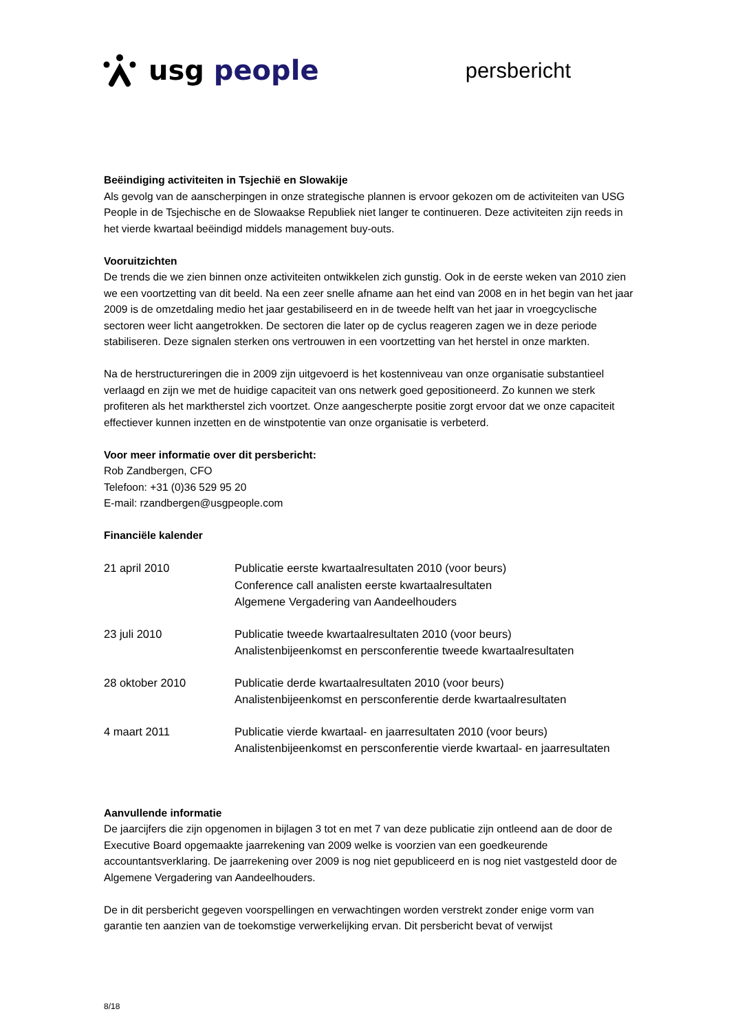usg people
persbericht
Beëindiging activiteiten in Tsjechië en Slowakije
Als gevolg van de aanscherpingen in onze strategische plannen is ervoor gekozen om de activiteiten van USG People in de Tsjechische en de Slowaakse Republiek niet langer te continueren. Deze activiteiten zijn reeds in het vierde kwartaal beëindigd middels management buy-outs.
Vooruitzichten
De trends die we zien binnen onze activiteiten ontwikkelen zich gunstig. Ook in de eerste weken van 2010 zien we een voortzetting van dit beeld. Na een zeer snelle afname aan het eind van 2008 en in het begin van het jaar 2009 is de omzetdaling medio het jaar gestabiliseerd en in de tweede helft van het jaar in vroegcyclische sectoren weer licht aangetrokken. De sectoren die later op de cyclus reageren zagen we in deze periode stabiliseren. Deze signalen sterken ons vertrouwen in een voortzetting van het herstel in onze markten.
Na de herstructureringen die in 2009 zijn uitgevoerd is het kostenniveau van onze organisatie substantieel verlaagd en zijn we met de huidige capaciteit van ons netwerk goed gepositioneerd. Zo kunnen we sterk profiteren als het marktherstel zich voortzet. Onze aangescherpte positie zorgt ervoor dat we onze capaciteit effectiever kunnen inzetten en de winstpotentie van onze organisatie is verbeterd.
Voor meer informatie over dit persbericht:
Rob Zandbergen, CFO
Telefoon: +31 (0)36 529 95 20
E-mail: rzandbergen@usgpeople.com
Financiële kalender
| 21 april 2010 | Publicatie eerste kwartaalresultaten 2010 (voor beurs) Conference call analisten eerste kwartaalresultaten Algemene Vergadering van Aandeelhouders |
| 23 juli 2010 | Publicatie tweede kwartaalresultaten 2010 (voor beurs) Analistenbijeenkomst en persconferentie tweede kwartaalresultaten |
| 28 oktober 2010 | Publicatie derde kwartaalresultaten 2010 (voor beurs) Analistenbijeenkomst en persconferentie derde kwartaalresultaten |
| 4 maart 2011 | Publicatie vierde kwartaal- en jaarresultaten 2010 (voor beurs) Analistenbijeenkomst en persconferentie vierde kwartaal- en jaarresultaten |
Aanvullende informatie
De jaarcijfers die zijn opgenomen in bijlagen 3 tot en met 7 van deze publicatie zijn ontleend aan de door de Executive Board opgemaakte jaarrekening van 2009 welke is voorzien van een goedkeurende accountantsverklaring. De jaarrekening over 2009 is nog niet gepubliceerd en is nog niet vastgesteld door de Algemene Vergadering van Aandeelhouders.
De in dit persbericht gegeven voorspellingen en verwachtingen worden verstrekt zonder enige vorm van garantie ten aanzien van de toekomstige verwerkelijking ervan. Dit persbericht bevat of verwijst
8/18